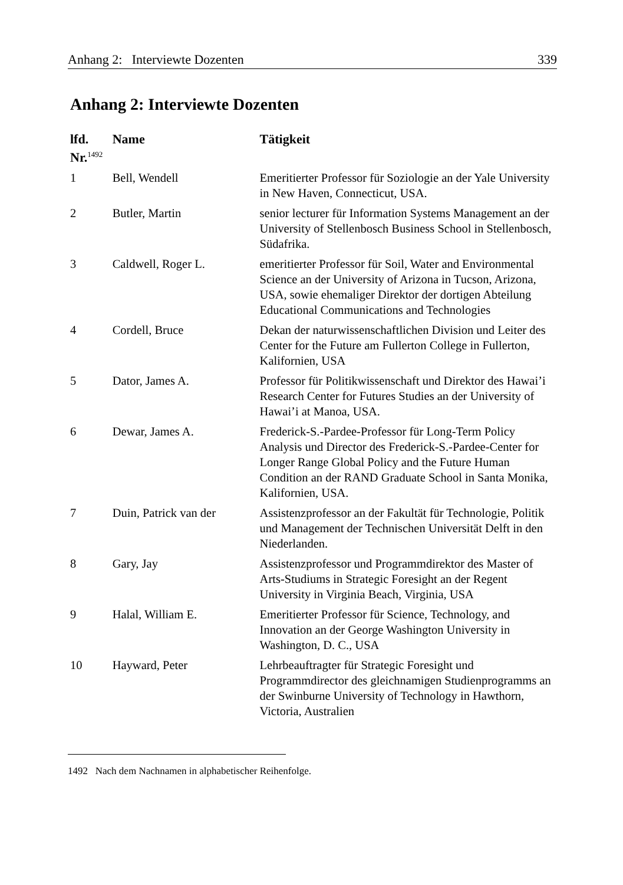Anhang 2: Interviewte Dozenten 339
Anhang 2: Interviewte Dozenten
| lfd. Nr.<sup>1492</sup> | Name | Tätigkeit |
| --- | --- | --- |
| 1 | Bell, Wendell | Emeritierter Professor für Soziologie an der Yale University in New Haven, Connecticut, USA. |
| 2 | Butler, Martin | senior lecturer für Information Systems Management an der University of Stellenbosch Business School in Stellenbosch, Südafrika. |
| 3 | Caldwell, Roger L. | emeritierter Professor für Soil, Water and Environmental Science an der University of Arizona in Tucson, Arizona, USA, sowie ehemaliger Direktor der dortigen Abteilung Educational Communications and Technologies |
| 4 | Cordell, Bruce | Dekan der naturwissenschaftlichen Division und Leiter des Center for the Future am Fullerton College in Fullerton, Kalifornien, USA |
| 5 | Dator, James A. | Professor für Politikwissenschaft und Direktor des Hawai’i Research Center for Futures Studies an der University of Hawai’i at Manoa, USA. |
| 6 | Dewar, James A. | Frederick-S.-Pardee-Professor für Long-Term Policy Analysis und Director des Frederick-S.-Pardee-Center for Longer Range Global Policy and the Future Human Condition an der RAND Graduate School in Santa Monika, Kalifornien, USA. |
| 7 | Duin, Patrick van der | Assistenzprofessor an der Fakultät für Technologie, Politik und Management der Technischen Universität Delft in den Niederlanden. |
| 8 | Gary, Jay | Assistenzprofessor und Programmdirektor des Master of Arts-Studiums in Strategic Foresight an der Regent University in Virginia Beach, Virginia, USA |
| 9 | Halal, William E. | Emeritierter Professor für Science, Technology, and Innovation an der George Washington University in Washington, D. C., USA |
| 10 | Hayward, Peter | Lehrbeauftragter für Strategic Foresight und Programmdirector des gleichnamigen Studienprogramms an der Swinburne University of Technology in Hawthorn, Victoria, Australien |
1492 Nach dem Nachnamen in alphabetischer Reihenfolge.